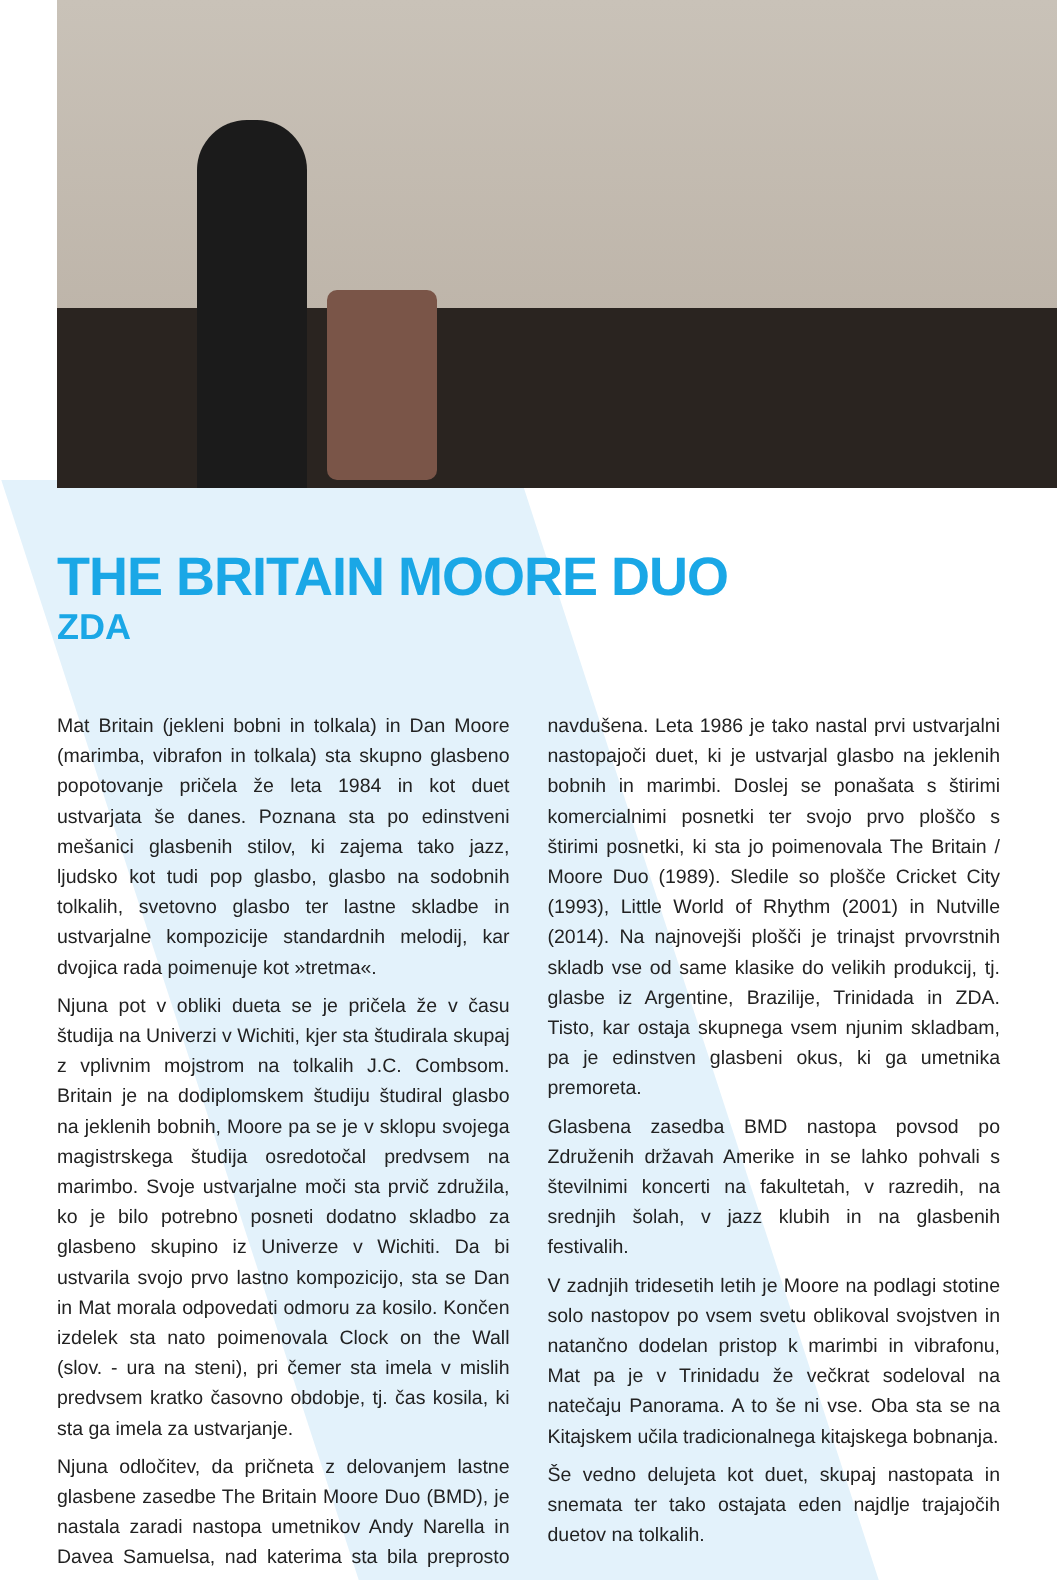THE BRITAIN MOORE DUO
ZDA
Mat Britain (jekleni bobni in tolkala) in Dan Moore (marimba, vibrafon in tolkala) sta skupno glasbeno popotovanje pričela že leta 1984 in kot duet ustvarjata še danes. Poznana sta po edinstveni mešanici glasbenih stilov, ki zajema tako jazz, ljudsko kot tudi pop glasbo, glasbo na sodobnih tolkalih, svetovno glasbo ter lastne skladbe in ustvarjalne kompozicije standardnih melodij, kar dvojica rada poimenuje kot »tretma«.
Njuna pot v obliki dueta se je pričela že v času študija na Univerzi v Wichiti, kjer sta študirala skupaj z vplivnim mojstrom na tolkalih J.C. Combsom. Britain je na dodiplomskem študiju študiral glasbo na jeklenih bobnih, Moore pa se je v sklopu svojega magistrskega študija osredotočal predvsem na marimbo. Svoje ustvarjalne moči sta prvič združila, ko je bilo potrebno posneti dodatno skladbo za glasbeno skupino iz Univerze v Wichiti. Da bi ustvarila svojo prvo lastno kompozicijo, sta se Dan in Mat morala odpovedati odmoru za kosilo. Končen izdelek sta nato poimenovala Clock on the Wall (slov. - ura na steni), pri čemer sta imela v mislih predvsem kratko časovno obdobje, tj. čas kosila, ki sta ga imela za ustvarjanje.
Njuna odločitev, da pričneta z delovanjem lastne glasbene zasedbe The Britain Moore Duo (BMD), je nastala zaradi nastopa umetnikov Andy Narella in Davea Samuelsa, nad katerima sta bila preprosto navdušena. Leta 1986 je tako nastal prvi ustvarjalni nastopajoči duet, ki je ustvarjal glasbo na jeklenih bobnih in marimbi. Doslej se ponašata s štirimi komercialnimi posnetki ter svojo prvo ploščo s štirimi posnetki, ki sta jo poimenovala The Britain / Moore Duo (1989). Sledile so plošče Cricket City (1993), Little World of Rhythm (2001) in Nutville (2014). Na najnovejši plošči je trinajst prvovrstnih skladb vse od same klasike do velikih produkcij, tj. glasbe iz Argentine, Brazilije, Trinidada in ZDA. Tisto, kar ostaja skupnega vsem njunim skladbam, pa je edinstven glasbeni okus, ki ga umetnika premoreta.
Glasbena zasedba BMD nastopa povsod po Združenih državah Amerike in se lahko pohvali s številnimi koncerti na fakultetah, v razredih, na srednjih šolah, v jazz klubih in na glasbenih festivalih.
V zadnjih tridesetih letih je Moore na podlagi stotine solo nastopov po vsem svetu oblikoval svojstven in natančno dodelan pristop k marimbi in vibrafonu, Mat pa je v Trinidadu že večkrat sodeloval na natečaju Panorama. A to še ni vse. Oba sta se na Kitajskem učila tradicionalnega kitajskega bobnanja.
Še vedno delujeta kot duet, skupaj nastopata in snemata ter tako ostajata eden najdlje trajajočih duetov na tolkalih.